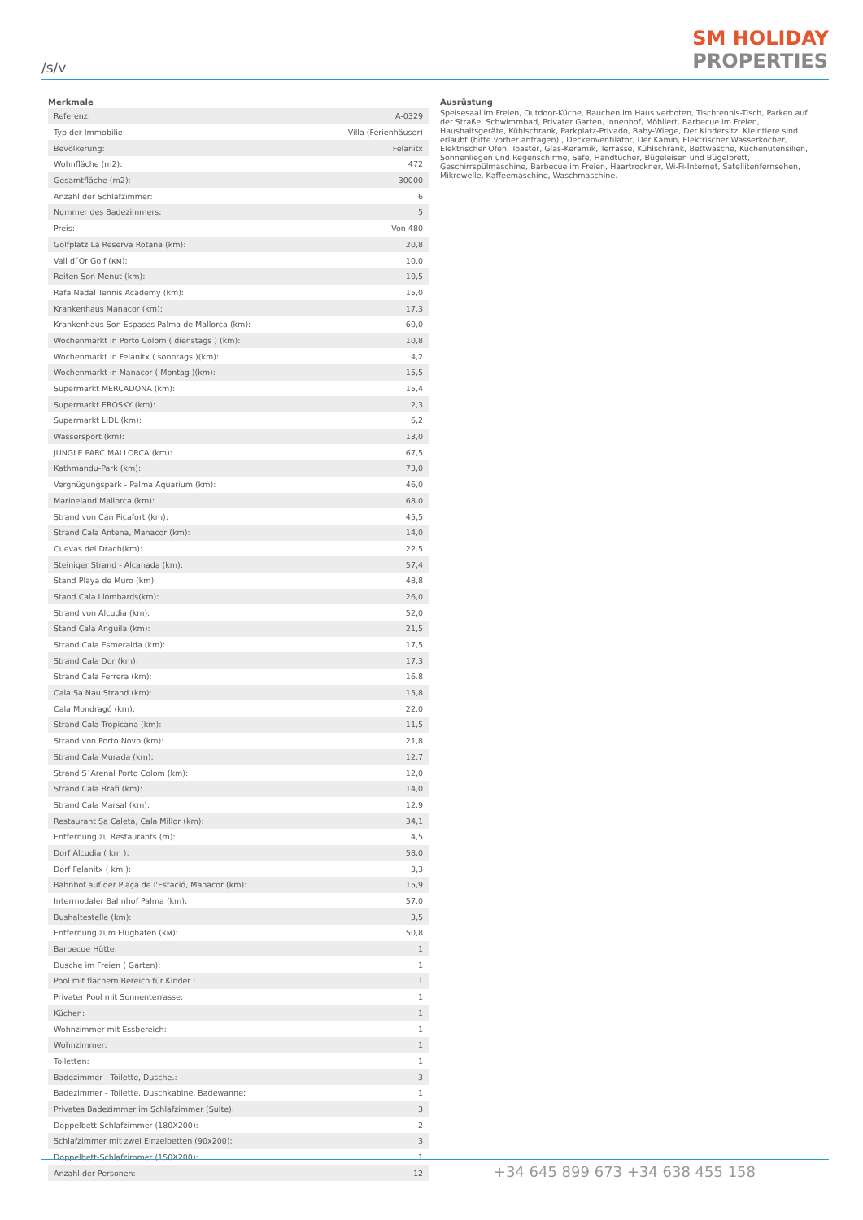/s/v
SM HOLIDAY
PROPERTIES
Merkmale
| Referenz: | A-0329 |
| Typ der Immobilie: | Villa (Ferienhäuser) |
| Bevölkerung: | Felanitx |
| Wohnfläche (m2): | 472 |
| Gesamtfläche (m2): | 30000 |
| Anzahl der Schlafzimmer: | 6 |
| Nummer des Badezimmers: | 5 |
| Preis: | Von 480 |
| Golfplatz La Reserva Rotana (km): | 20,8 |
| Vall d´Or Golf (км): | 10,0 |
| Reiten Son Menut (km): | 10,5 |
| Rafa Nadal Tennis Academy (km): | 15,0 |
| Krankenhaus Manacor (km): | 17,3 |
| Krankenhaus Son Espases Palma de Mallorca (km): | 60,0 |
| Wochenmarkt in Porto Colom ( dienstags ) (km): | 10,8 |
| Wochenmarkt in Felanitx ( sonntags )(km): | 4,2 |
| Wochenmarkt in Manacor ( Montag )(km): | 15,5 |
| Supermarkt MERCADONA (km): | 15,4 |
| Supermarkt EROSKY (km): | 2,3 |
| Supermarkt LIDL (km): | 6,2 |
| Wassersport (km): | 13,0 |
| JUNGLE PARC MALLORCA (km): | 67,5 |
| Kathmandu-Park (km): | 73,0 |
| Vergnügungspark - Palma Aquarium (km): | 46,0 |
| Marineland Mallorca (km): | 68.0 |
| Strand von Can Picafort (km): | 45,5 |
| Strand Cala Antena, Manacor (km): | 14,0 |
| Cuevas del Drach(km): | 22.5 |
| Steiniger Strand - Alcanada (km): | 57,4 |
| Stand Playa de Muro (km): | 48,8 |
| Stand Cala Llombards(km): | 26,0 |
| Strand von Alcudia (km): | 52,0 |
| Stand Cala Anguila (km): | 21,5 |
| Strand Cala Esmeralda (km): | 17,5 |
| Strand Cala Dor (km): | 17,3 |
| Strand Cala Ferrera (km): | 16.8 |
| Cala Sa Nau Strand (km): | 15,8 |
| Cala Mondragó (km): | 22,0 |
| Strand Cala Tropicana (km): | 11,5 |
| Strand von Porto Novo (km): | 21,8 |
| Strand Cala Murada (km): | 12,7 |
| Strand S´Arenal Porto Colom (km): | 12,0 |
| Strand Cala Brafi (km): | 14,0 |
| Strand Cala Marsal (km): | 12,9 |
| Restaurant Sa Caleta, Cala Millor (km): | 34,1 |
| Entfernung zu Restaurants (m): | 4,5 |
| Dorf Alcudia ( km ): | 58,0 |
| Dorf Felanitx ( km ): | 3,3 |
| Bahnhof auf der Plaça de l'Estació, Manacor (km): | 15,9 |
| Intermodaler Bahnhof Palma (km): | 57,0 |
| Bushaltestelle (km): | 3,5 |
| Entfernung zum Flughafen (км): | 50,8 |
| Barbecue Hütte: | 1 |
| Dusche im Freien ( Garten): | 1 |
| Pool mit flachem Bereich für Kinder : | 1 |
| Privater Pool mit Sonnenterrasse: | 1 |
| Küchen: | 1 |
| Wohnzimmer mit Essbereich: | 1 |
| Wohnzimmer: | 1 |
| Toiletten: | 1 |
| Badezimmer - Toilette, Dusche.: | 3 |
| Badezimmer - Toilette, Duschkabine, Badewanne: | 1 |
| Privates Badezimmer im Schlafzimmer (Suite): | 3 |
| Doppelbett-Schlafzimmer (180X200): | 2 |
| Schlafzimmer mit zwei Einzelbetten (90x200): | 3 |
| Doppelbett-Schlafzimmer (150X200): | 1 |
| Anzahl der Personen: | 12 |
Ausrüstung
Speisesaal im Freien, Outdoor-Küche, Rauchen im Haus verboten, Tischtennis-Tisch, Parken auf der Straße, Schwimmbad, Privater Garten, Innenhof, Möbliert, Barbecue im Freien, Haushaltsgeräte, Kühlschrank, Parkplatz-Privado, Baby-Wiege, Der Kindersitz, Kleintiere sind erlaubt (bitte vorher anfragen)., Deckenventilator, Der Kamin, Elektrischer Wasserkocher, Elektrischer Ofen, Toaster, Glas-Keramik, Terrasse, Kühlschrank, Bettwäsche, Küchenutensilien, Sonnenliegen und Regenschirme, Safe, Handtücher, Bügeleisen und Bügelbrett, Geschirrspülmaschine, Barbecue im Freien, Haartrockner, Wi-Fi-Internet, Satellitenfernsehen, Mikrowelle, Kaffeemaschine, Waschmaschine.
+34 645 899 673 +34 638 455 158